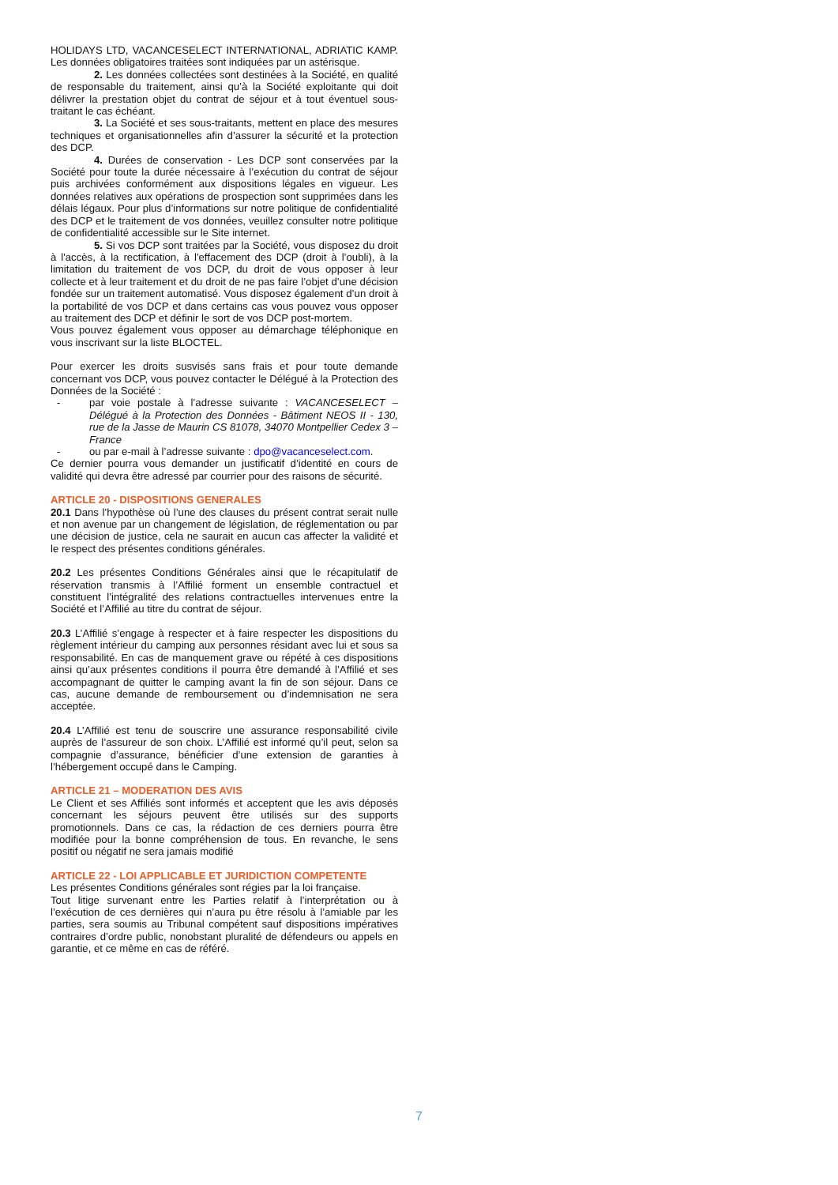HOLIDAYS LTD, VACANCESELECT INTERNATIONAL, ADRIATIC KAMP. Les données obligatoires traitées sont indiquées par un astérisque.
2. Les données collectées sont destinées à la Société, en qualité de responsable du traitement, ainsi qu’à la Société exploitante qui doit délivrer la prestation objet du contrat de séjour et à tout éventuel sous-traitant le cas échéant.
3. La Société et ses sous-traitants, mettent en place des mesures techniques et organisationnelles afin d’assurer la sécurité et la protection des DCP.
4. Durées de conservation - Les DCP sont conservées par la Société pour toute la durée nécessaire à l’exécution du contrat de séjour puis archivées conformément aux dispositions légales en vigueur. Les données relatives aux opérations de prospection sont supprimées dans les délais légaux. Pour plus d’informations sur notre politique de confidentialité des DCP et le traitement de vos données, veuillez consulter notre politique de confidentialité accessible sur le Site internet.
5. Si vos DCP sont traitées par la Société, vous disposez du droit à l'accès, à la rectification, à l'effacement des DCP (droit à l’oubli), à la limitation du traitement de vos DCP, du droit de vous opposer à leur collecte et à leur traitement et du droit de ne pas faire l’objet d’une décision fondée sur un traitement automatisé. Vous disposez également d’un droit à la portabilité de vos DCP et dans certains cas vous pouvez vous opposer au traitement des DCP et définir le sort de vos DCP post-mortem.
Vous pouvez également vous opposer au démarchage téléphonique en vous inscrivant sur la liste BLOCTEL.
Pour exercer les droits susvisés sans frais et pour toute demande concernant vos DCP, vous pouvez contacter le Délégué à la Protection des Données de la Société :
- par voie postale à l’adresse suivante : VACANCESELECT – Délégué à la Protection des Données - Bâtiment NEOS II - 130, rue de la Jasse de Maurin CS 81078, 34070 Montpellier Cedex 3 – France
- ou par e-mail à l’adresse suivante : dpo@vacanceselect.com.
Ce dernier pourra vous demander un justificatif d’identité en cours de validité qui devra être adressé par courrier pour des raisons de sécurité.
ARTICLE 20 - DISPOSITIONS GENERALES
20.1 Dans l’hypothèse où l’une des clauses du présent contrat serait nulle et non avenue par un changement de législation, de réglementation ou par une décision de justice, cela ne saurait en aucun cas affecter la validité et le respect des présentes conditions générales.
20.2 Les présentes Conditions Générales ainsi que le récapitulatif de réservation transmis à l’Affilié forment un ensemble contractuel et constituent l’intégralité des relations contractuelles intervenues entre la Société et l’Affilié au titre du contrat de séjour.
20.3 L’Affilié s’engage à respecter et à faire respecter les dispositions du règlement intérieur du camping aux personnes résidant avec lui et sous sa responsabilité. En cas de manquement grave ou répété à ces dispositions ainsi qu’aux présentes conditions il pourra être demandé à l’Affilié et ses accompagnant de quitter le camping avant la fin de son séjour. Dans ce cas, aucune demande de remboursement ou d’indemnisation ne sera acceptée.
20.4 L’Affilié est tenu de souscrire une assurance responsabilité civile auprès de l’assureur de son choix. L’Affilié est informé qu’il peut, selon sa compagnie d’assurance, bénéficier d’une extension de garanties à l’hébergement occupé dans le Camping.
ARTICLE 21 – MODERATION DES AVIS
Le Client et ses Affiliés sont informés et acceptent que les avis déposés concernant les séjours peuvent être utilisés sur des supports promotionnels. Dans ce cas, la rédaction de ces derniers pourra être modifiée pour la bonne compréhension de tous. En revanche, le sens positif ou négatif ne sera jamais modifié
ARTICLE 22 - LOI APPLICABLE ET JURIDICTION COMPETENTE
Les présentes Conditions générales sont régies par la loi française.
Tout litige survenant entre les Parties relatif à l’interprétation ou à l’exécution de ces dernières qui n’aura pu être résolu à l’amiable par les parties, sera soumis au Tribunal compétent sauf dispositions impératives contraires d’ordre public, nonobstant pluralité de défendeurs ou appels en garantie, et ce même en cas de référé.
7